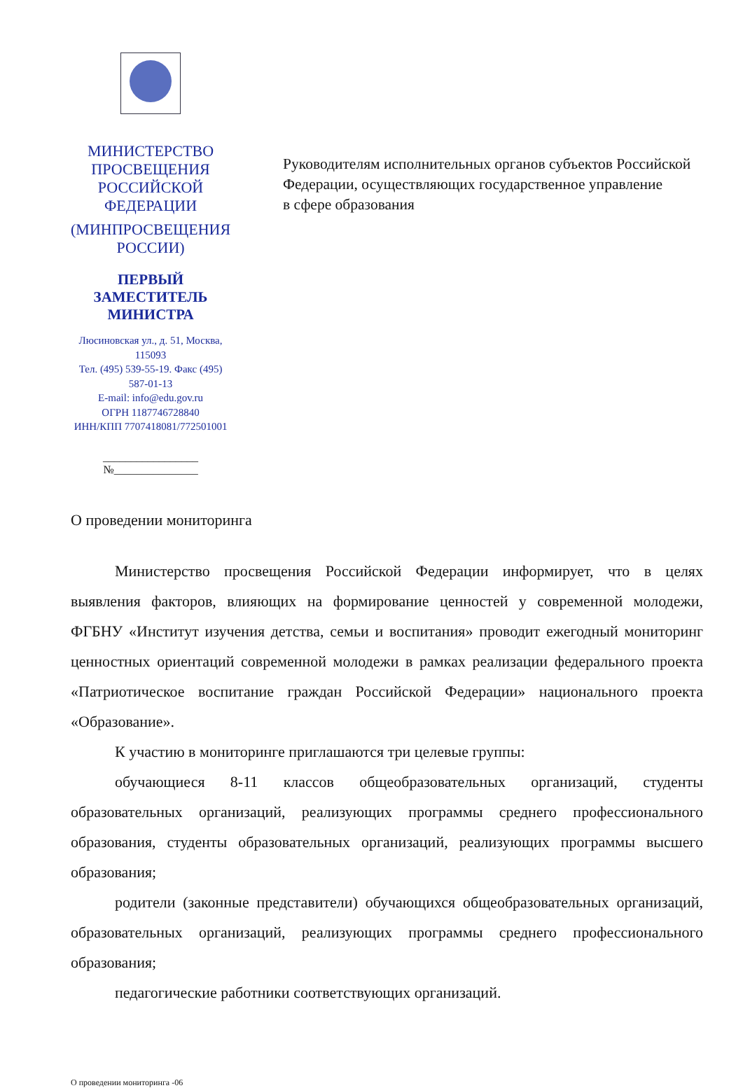МИНИСТЕРСТВО ПРОСВЕЩЕНИЯ
РОССИЙСКОЙ ФЕДЕРАЦИИ
(МИНПРОСВЕЩЕНИЯ РОССИИ)
ПЕРВЫЙ
ЗАМЕСТИТЕЛЬ МИНИСТРА
Люсиновская ул., д. 51, Москва, 115093
Тел. (495) 539-55-19. Факс (495) 587-01-13
E-mail: info@edu.gov.ru
ОГРН 1187746728840
ИНН/КПП 7707418081/772501001
_________________ №_______________
Руководителям исполнительных органов субъектов Российской Федерации, осуществляющих государственное управление
в сфере образования
О проведении мониторинга
Министерство просвещения Российской Федерации информирует, что в целях выявления факторов, влияющих на формирование ценностей у современной молодежи, ФГБНУ «Институт изучения детства, семьи и воспитания» проводит ежегодный мониторинг ценностных ориентаций современной молодежи в рамках реализации федерального проекта «Патриотическое воспитание граждан Российской Федерации» национального проекта «Образование».
К участию в мониторинге приглашаются три целевые группы:
обучающиеся 8-11 классов общеобразовательных организаций, студенты образовательных организаций, реализующих программы среднего профессионального образования, студенты образовательных организаций, реализующих программы высшего образования;
родители (законные представители) обучающихся общеобразовательных организаций, образовательных организаций, реализующих программы среднего профессионального образования;
педагогические работники соответствующих организаций.
О проведении мониторинга -06